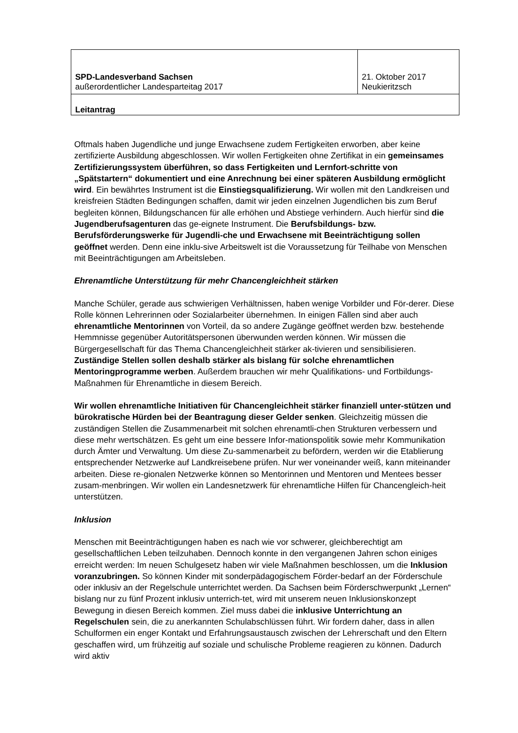| SPD-Landesverband Sachsen außerordentlicher Landesparteitag 2017 | 21. Oktober 2017 Neukieritzsch |
| Leitantrag | |
Oftmals haben Jugendliche und junge Erwachsene zudem Fertigkeiten erworben, aber keine zertifizierte Ausbildung abgeschlossen. Wir wollen Fertigkeiten ohne Zertifikat in ein gemeinsames Zertifizierungssystem überführen, so dass Fertigkeiten und Lernfort-schritte von „Spätstartern“ dokumentiert und eine Anrechnung bei einer späteren Ausbildung ermöglicht wird. Ein bewährtes Instrument ist die Einstiegsqualifizierung. Wir wollen mit den Landkreisen und kreisfreien Städten Bedingungen schaffen, damit wir jeden einzelnen Jugendlichen bis zum Beruf begleiten können, Bildungschancen für alle erhöhen und Abstiege verhindern. Auch hierfür sind die Jugendberufsagenturen das ge-eignete Instrument. Die Berufsbildungs- bzw. Berufsförderungswerke für Jugendli-che und Erwachsene mit Beeinträchtigung sollen geöffnet werden. Denn eine inklu-sive Arbeitswelt ist die Voraussetzung für Teilhabe von Menschen mit Beeinträchtigungen am Arbeitsleben.
Ehrenamtliche Unterstützung für mehr Chancengleichheit stärken
Manche Schüler, gerade aus schwierigen Verhältnissen, haben wenige Vorbilder und För-derer. Diese Rolle können Lehrerinnen oder Sozialarbeiter übernehmen. In einigen Fällen sind aber auch ehrenamtliche Mentorinnen von Vorteil, da so andere Zugänge geöffnet werden bzw. bestehende Hemmnisse gegenüber Autoritätspersonen überwunden werden können. Wir müssen die Bürgergesellschaft für das Thema Chancengleichheit stärker ak-tivieren und sensibilisieren. Zuständige Stellen sollen deshalb stärker als bislang für solche ehrenamtlichen Mentoringprogramme werben. Außerdem brauchen wir mehr Qualifikations- und Fortbildungs-Maßnahmen für Ehrenamtliche in diesem Bereich.
Wir wollen ehrenamtliche Initiativen für Chancengleichheit stärker finanziell unter-stützen und bürokratische Hürden bei der Beantragung dieser Gelder senken. Gleichzeitig müssen die zuständigen Stellen die Zusammenarbeit mit solchen ehrenamtli-chen Strukturen verbessern und diese mehr wertschätzen. Es geht um eine bessere Infor-mationspolitik sowie mehr Kommunikation durch Ämter und Verwaltung. Um diese Zu-sammenarbeit zu befördern, werden wir die Etablierung entsprechender Netzwerke auf Landkreisebene prüfen. Nur wer voneinander weiß, kann miteinander arbeiten. Diese re-gionalen Netzwerke können so Mentorinnen und Mentoren und Mentees besser zusam-menbringen. Wir wollen ein Landesnetzwerk für ehrenamtliche Hilfen für Chancengleich-heit unterstützen.
Inklusion
Menschen mit Beeinträchtigungen haben es nach wie vor schwerer, gleichberechtigt am gesellschaftlichen Leben teilzuhaben. Dennoch konnte in den vergangenen Jahren schon einiges erreicht werden: Im neuen Schulgesetz haben wir viele Maßnahmen beschlossen, um die Inklusion voranzubringen. So können Kinder mit sonderpädagogischem Förder-bedarf an der Förderschule oder inklusiv an der Regelschule unterrichtet werden. Da Sachsen beim Förderschwerpunkt „Lernen“ bislang nur zu fünf Prozent inklusiv unterrich-tet, wird mit unserem neuen Inklusionskonzept Bewegung in diesen Bereich kommen. Ziel muss dabei die inklusive Unterrichtung an Regelschulen sein, die zu anerkannten Schulabschlüssen führt. Wir fordern daher, dass in allen Schulformen ein enger Kontakt und Erfahrungsaustausch zwischen der Lehrerschaft und den Eltern geschaffen wird, um frühzeitig auf soziale und schulische Probleme reagieren zu können. Dadurch wird aktiv